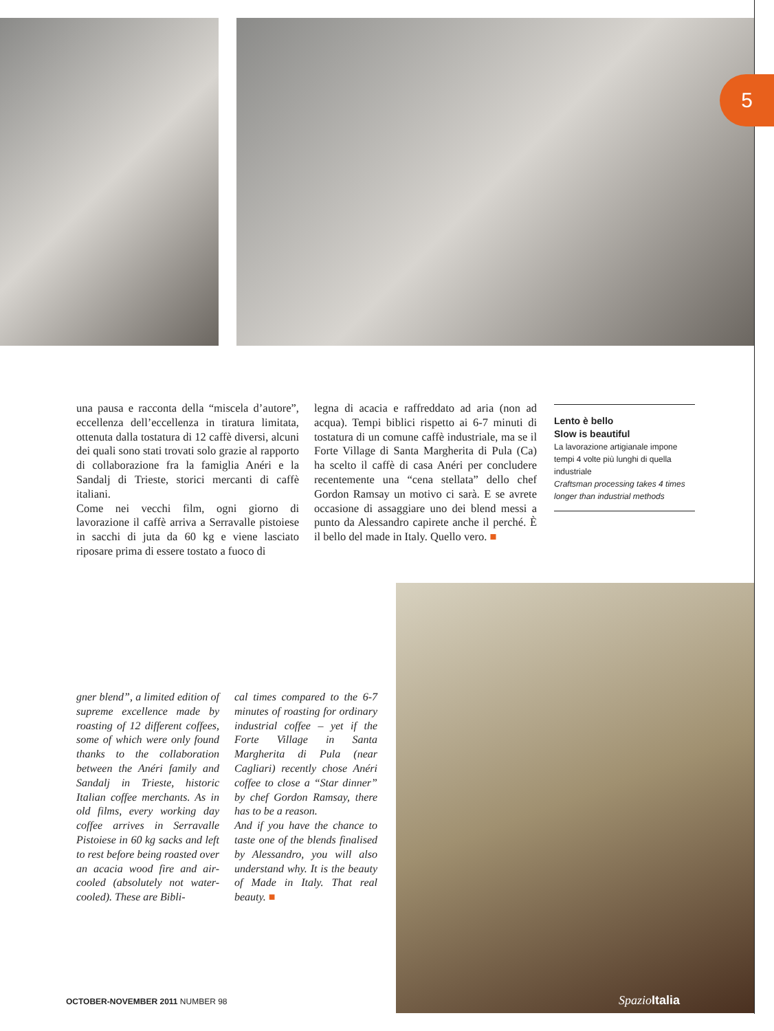5
una pausa e racconta della “miscela d’autore”, eccellenza dell’eccellenza in tiratura limitata, ottenuta dalla tostatura di 12 caffè diversi, alcuni dei quali sono stati trovati solo grazie al rapporto di collaborazione fra la famiglia Anéri e la Sandalj di Trieste, storici mercanti di caffè italiani.
Come nei vecchi film, ogni giorno di lavorazione il caffè arriva a Serravalle pistoiese in sacchi di juta da 60 kg e viene lasciato riposare prima di essere tostato a fuoco di
legna di acacia e raffreddato ad aria (non ad acqua). Tempi biblici rispetto ai 6-7 minuti di tostatura di un comune caffè industriale, ma se il Forte Village di Santa Margherita di Pula (Ca) ha scelto il caffè di casa Anéri per concludere recentemente una “cena stellata” dello chef Gordon Ramsay un motivo ci sarà. E se avrete occasione di assaggiare uno dei blend messi a punto da Alessandro capirete anche il perché. È il bello del made in Italy. Quello vero. ■
Lento è bello
Slow is beautiful
La lavorazione artigianale impone tempi 4 volte più lunghi di quella industriale
Craftsman processing takes 4 times longer than industrial methods
gner blend”, a limited edition of supreme excellence made by roasting of 12 different coffees, some of which were only found thanks to the collaboration between the Anéri family and Sandalj in Trieste, historic Italian coffee merchants. As in old films, every working day coffee arrives in Serravalle Pistoiese in 60 kg sacks and left to rest before being roasted over an acacia wood fire and air-cooled (absolutely not water-cooled). These are Bibli-
cal times compared to the 6-7 minutes of roasting for ordinary industrial coffee – yet if the Forte Village in Santa Margherita di Pula (near Cagliari) recently chose Anéri coffee to close a “Star dinner” by chef Gordon Ramsay, there has to be a reason.
And if you have the chance to taste one of the blends finalised by Alessandro, you will also understand why. It is the beauty of Made in Italy. That real beauty. ■
OCTOBER-NOVEMBER 2011 NUMBER 98
SpazioItalia